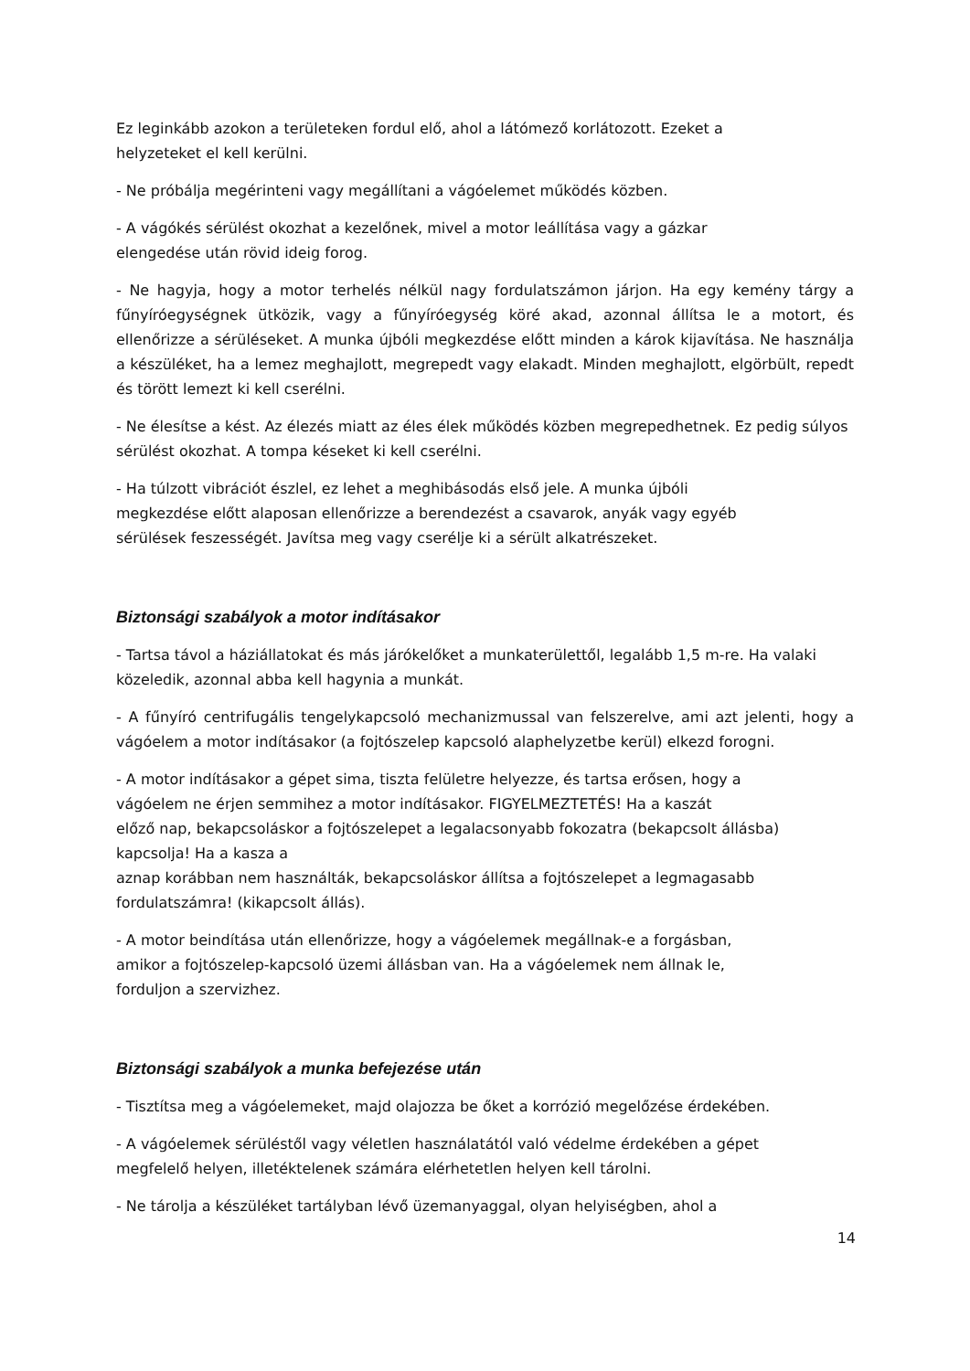Ez leginkább azokon a területeken fordul elő, ahol a látómező korlátozott. Ezeket a
helyzeteket el kell kerülni.
- Ne próbálja megérinteni vagy megállítani a vágóelemet működés közben.
- A vágókés sérülést okozhat a kezelőnek, mivel a motor leállítása vagy a gázkar
elengedése után rövid ideig forog.
- Ne hagyja, hogy a motor terhelés nélkül nagy fordulatszámon járjon. Ha egy kemény tárgy a fűnyíróegységnek ütközik, vagy a fűnyíróegység köré akad, azonnal állítsa le a motort, és ellenőrizze a sérüléseket. A munka újbóli megkezdése előtt minden a károk kijavítása. Ne használja a készüléket, ha a lemez meghajlott, megrepedt vagy elakadt. Minden meghajlott, elgörbült, repedt és törött lemezt ki kell cserélni.
- Ne élesítse a kést. Az élezés miatt az éles élek működés közben megrepedhetnek. Ez pedig súlyos sérülést okozhat. A tompa késeket ki kell cserélni.
- Ha túlzott vibrációt észlel, ez lehet a meghibásodás első jele. A munka újbóli
megkezdése előtt alaposan ellenőrizze a berendezést a csavarok, anyák vagy egyéb
sérülések feszességét. Javítsa meg vagy cserélje ki a sérült alkatrészeket.
Biztonsági szabályok a motor indításakor
- Tartsa távol a háziállatokat és más járókelőket a munkaterülettől, legalább 1,5 m-re. Ha valaki közeledik, azonnal abba kell hagynia a munkát.
- A fűnyíró centrifugális tengelykapcsoló mechanizmussal van felszerelve, ami azt jelenti, hogy a vágóelem a motor indításakor (a fojtószelep kapcsoló alaphelyzetbe kerül) elkezd forogni.
- A motor indításakor a gépet sima, tiszta felületre helyezze, és tartsa erősen, hogy a
vágóelem ne érjen semmihez a motor indításakor. FIGYELMEZTETÉS! Ha a kaszát
előző nap, bekapcsoláskor a fojtószelepet a legalacsonyabb fokozatra (bekapcsolt állásba) kapcsolja! Ha a kasza a
aznap korábban nem használták, bekapcsoláskor állítsa a fojtószelepet a legmagasabb
fordulatszámra! (kikapcsolt állás).
- A motor beindítása után ellenőrizze, hogy a vágóelemek megállnak-e a forgásban,
amikor a fojtószelep-kapcsoló üzemi állásban van. Ha a vágóelemek nem állnak le,
forduljon a szervizhez.
Biztonsági szabályok a munka befejezése után
- Tisztítsa meg a vágóelemeket, majd olajozza be őket a korrózió megelőzése érdekében.
- A vágóelemek sérüléstől vagy véletlen használatától való védelme érdekében a gépet
megfelelő helyen, illetéktelenek számára elérhetetlen helyen kell tárolni.
- Ne tárolja a készüléket tartályban lévő üzemanyaggal, olyan helyiségben, ahol a
14